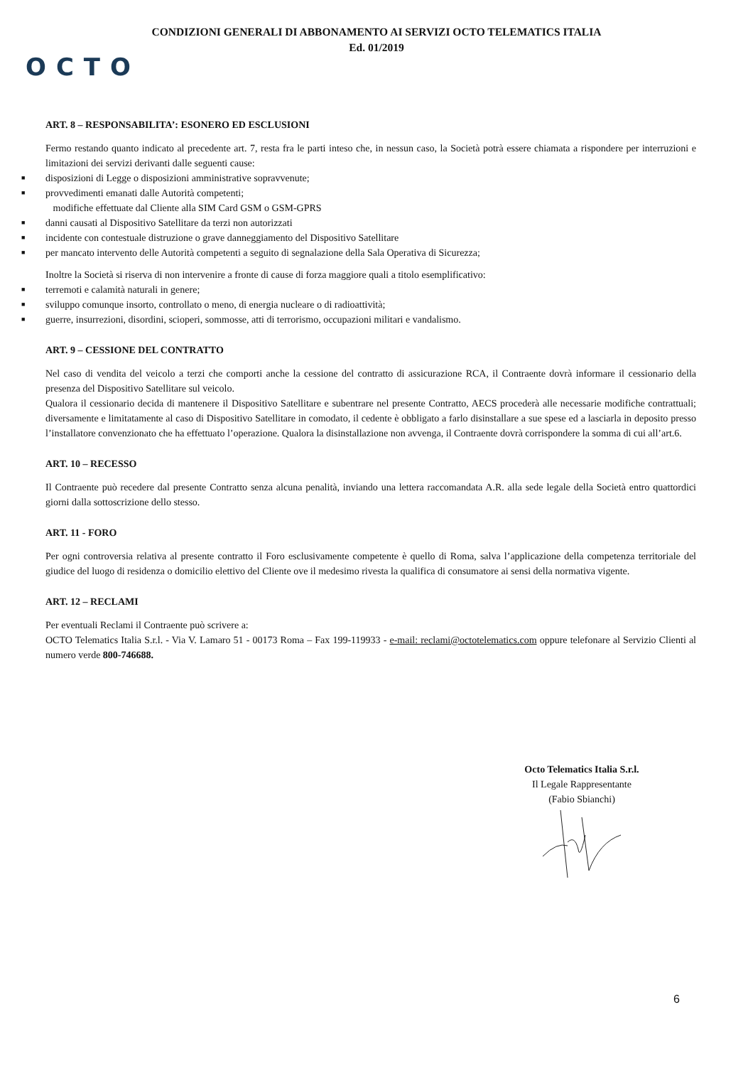CONDIZIONI GENERALI DI ABBONAMENTO AI SERVIZI OCTO TELEMATICS ITALIA
Ed. 01/2019
OCTO
ART. 8 – RESPONSABILITA’: ESONERO ED ESCLUSIONI
Fermo restando quanto indicato al precedente art. 7, resta fra le parti inteso che, in nessun caso, la Società potrà essere chiamata a rispondere per interruzioni e limitazioni dei servizi derivanti dalle seguenti cause:
■ disposizioni di Legge o disposizioni amministrative sopravvenute;
■ provvedimenti emanati dalle Autorità competenti;
modifiche effettuate dal Cliente alla SIM Card GSM o GSM-GPRS
■ danni causati al Dispositivo Satellitare da terzi non autorizzati
■ incidente con contestuale distruzione o grave danneggiamento del Dispositivo Satellitare
■ per mancato intervento delle Autorità competenti a seguito di segnalazione della Sala Operativa di Sicurezza;
Inoltre la Società si riserva di non intervenire a fronte di cause di forza maggiore quali a titolo esemplificativo:
■ terremoti e calamità naturali in genere;
■ sviluppo comunque insorto, controllato o meno, di energia nucleare o di radioattività;
■ guerre, insurrezioni, disordini, scioperi, sommosse, atti di terrorismo, occupazioni militari e vandalismo.
ART. 9 – CESSIONE DEL CONTRATTO
Nel caso di vendita del veicolo a terzi che comporti anche la cessione del contratto di assicurazione RCA, il Contraente dovrà informare il cessionario della presenza del Dispositivo Satellitare sul veicolo.
Qualora il cessionario decida di mantenere il Dispositivo Satellitare e subentrare nel presente Contratto, AECS procederà alle necessarie modifiche contrattuali; diversamente e limitatamente al caso di Dispositivo Satellitare in comodato, il cedente è obbligato a farlo disinstallare a sue spese ed a lasciarla in deposito presso l’installatore convenzionato che ha effettuato l’operazione. Qualora la disinstallazione non avvenga, il Contraente dovrà corrispondere la somma di cui all’art.6.
ART. 10 – RECESSO
Il Contraente può recedere dal presente Contratto senza alcuna penalità, inviando una lettera raccomandata A.R. alla sede legale della Società entro quattordici giorni dalla sottoscrizione dello stesso.
ART. 11 - FORO
Per ogni controversia relativa al presente contratto il Foro esclusivamente competente è quello di Roma, salva l’applicazione della competenza territoriale del giudice del luogo di residenza o domicilio elettivo del Cliente ove il medesimo rivesta la qualifica di consumatore ai sensi della normativa vigente.
ART. 12 – RECLAMI
Per eventuali Reclami il Contraente può scrivere a:
OCTO Telematics Italia S.r.l. - Via V. Lamaro 51 - 00173 Roma – Fax 199-119933 - e-mail: reclami@octotelematics.com oppure telefonare al Servizio Clienti al numero verde 800-746688.
Octo Telematics Italia S.r.l.
Il Legale Rappresentante
(Fabio Sbianchi)
6